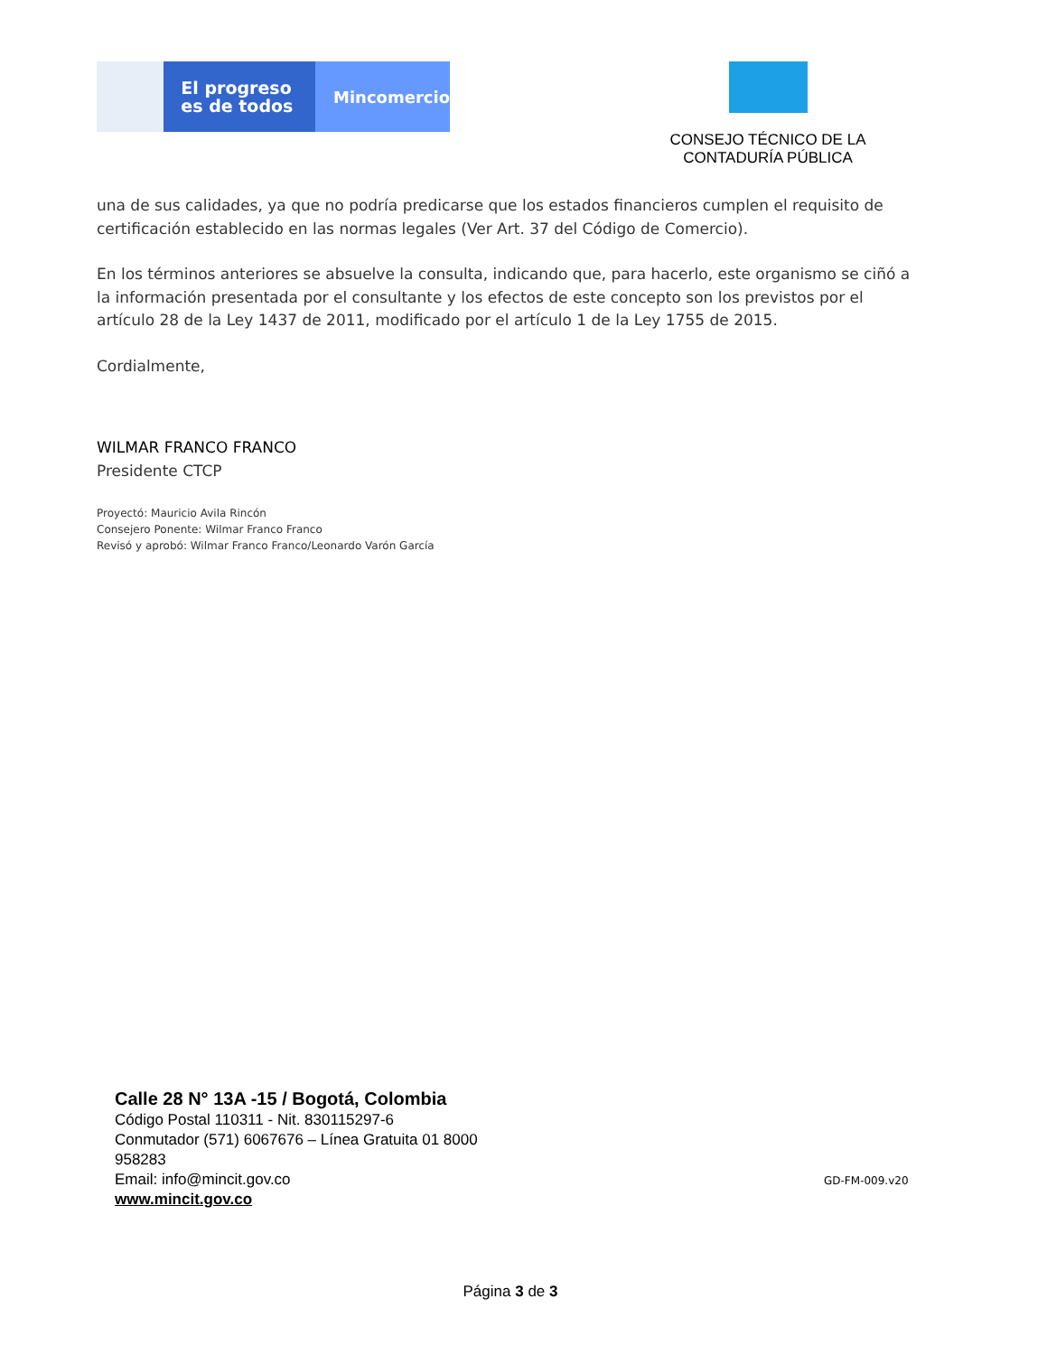El progreso
es de todos
Mincomercio
CONSEJO TÉCNICO DE LA
CONTADURÍA PÚBLICA
una de sus calidades, ya que no podría predicarse que los estados financieros cumplen el requisito de certificación establecido en las normas legales (Ver Art. 37 del Código de Comercio).
En los términos anteriores se absuelve la consulta, indicando que, para hacerlo, este organismo se ciñó a la información presentada por el consultante y los efectos de este concepto son los previstos por el artículo 28 de la Ley 1437 de 2011, modificado por el artículo 1 de la Ley 1755 de 2015.
Cordialmente,
WILMAR FRANCO FRANCO
Presidente CTCP
Proyectó: Mauricio Avila Rincón
Consejero Ponente: Wilmar Franco Franco
Revisó y aprobó: Wilmar Franco Franco/Leonardo Varón García
Calle 28 N° 13A -15 / Bogotá, Colombia
Código Postal 110311 - Nit. 830115297-6
Conmutador (571) 6067676 – Línea Gratuita 01 8000
958283
Email: info@mincit.gov.co
www.mincit.gov.co
GD-FM-009.v20
Página 3 de 3